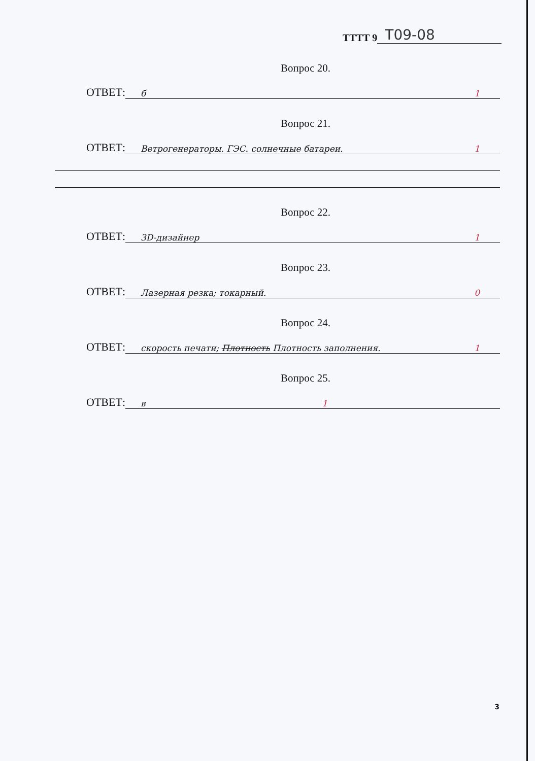ТТТТ 9 Т09-08
Вопрос 20.
ОТВЕТ: б 1
Вопрос 21.
ОТВЕТ: Ветрогенераторы. ГЭС. солнечные батареи. 1
Вопрос 22.
ОТВЕТ: 3D-дизайнер 1
Вопрос 23.
ОТВЕТ: Лазерная резка; токарный. 0
Вопрос 24.
ОТВЕТ: скорость печати; Плотность Плотность заполнения. 1
Вопрос 25.
ОТВЕТ: в 1
3